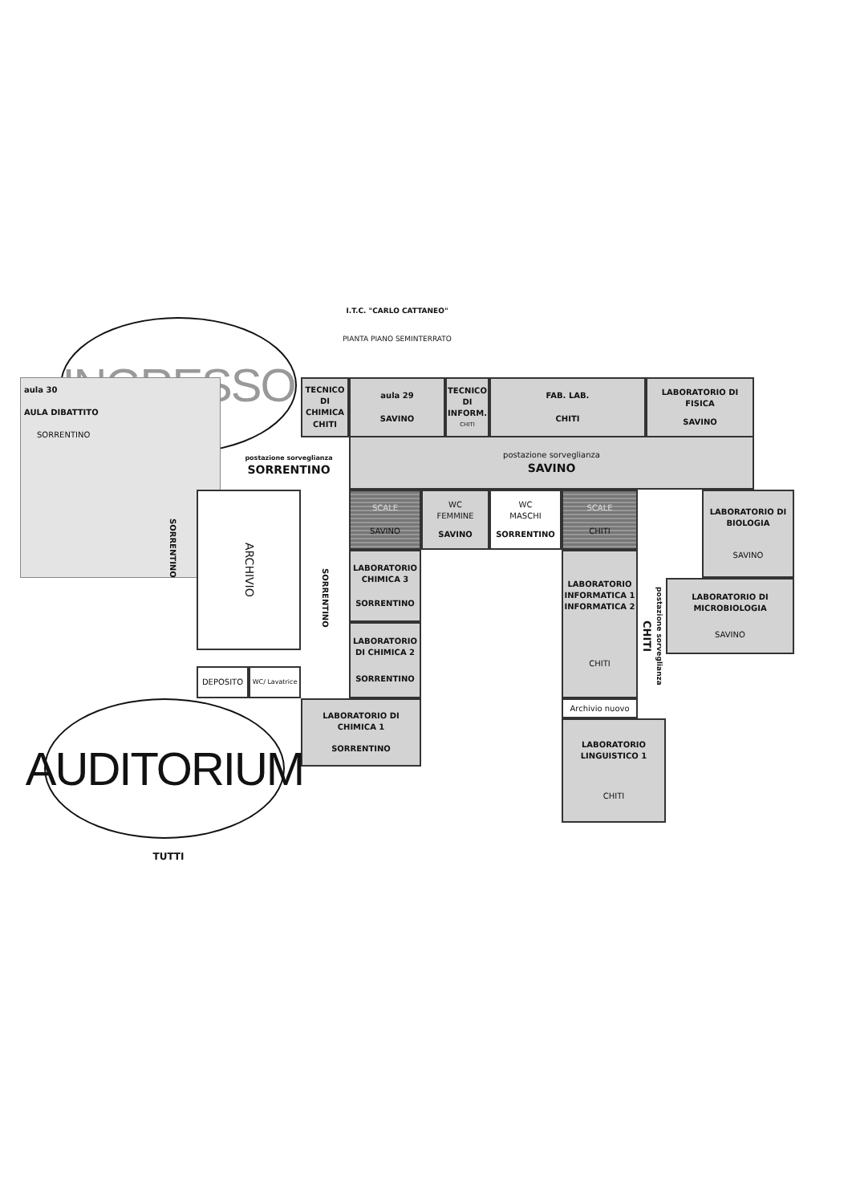I.T.C. "CARLO CATTANEO"
PIANTA PIANO SEMINTERRATO
INGRESSO
aula 30
AULA DIBATTITO
SORRENTINO
TECNICO DI CHIMICA
CHITI
aula 29
SAVINO
TECNICO DI INFORM.
CHITI
FAB. LAB.
CHITI
LABORATORIO DI FISICA
SAVINO
postazione sorveglianza
SORRENTINO
postazione sorveglianza
SAVINO
SORRENTINO
ARCHIVIO
SORRENTINO
SCALE
SAVINO
WC
FEMMINE
SAVINO
WC
MASCHI
SORRENTINO
SCALE
CHITI
LABORATORIO DI BIOLOGIA
SAVINO
LABORATORIO CHIMICA 3
SORRENTINO
LABORATORIO INFORMATICA 1 INFORMATICA 2
CHITI
postazione sorveglianza
CHITI
LABORATORIO DI MICROBIOLOGIA
SAVINO
LABORATORIO DI CHIMICA 2
SORRENTINO
DEPOSITO
WC/ Lavatrice
LABORATORIO DI CHIMICA 1
SORRENTINO
Archivio nuovo
AUDITORIUM
LABORATORIO LINGUISTICO 1
CHITI
TUTTI